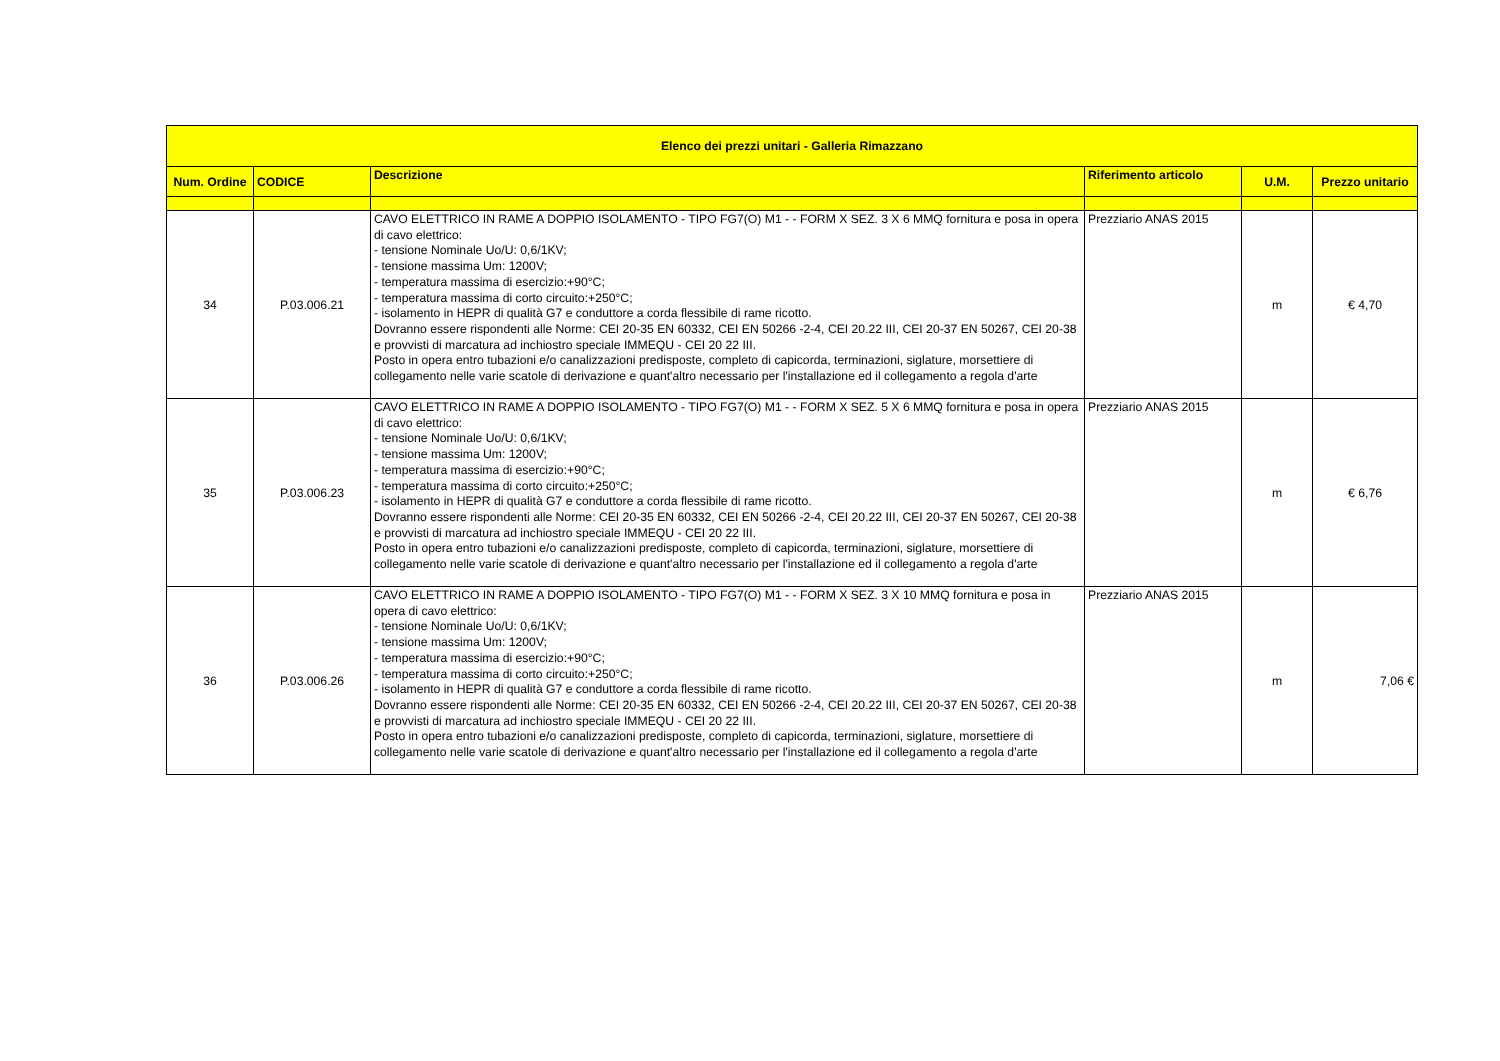| Elenco dei prezzi unitari - Galleria Rimazzano | | | | | |
| --- | --- | --- | --- | --- | --- |
| Num. Ordine | CODICE | Descrizione | Riferimento articolo | U.M. | Prezzo unitario |
| 34 | P.03.006.21 | CAVO ELETTRICO IN RAME A DOPPIO ISOLAMENTO - TIPO FG7(O) M1 - - FORM X SEZ. 3 X 6 MMQ fornitura e posa in opera di cavo elettrico: - tensione Nominale Uo/U: 0,6/1KV; - tensione massima Um: 1200V; - temperatura massima di esercizio:+90°C; - temperatura massima di corto circuito:+250°C; - isolamento in HEPR di qualità G7 e conduttore a corda flessibile di rame ricotto. Dovranno essere rispondenti alle Norme: CEI 20-35 EN 60332, CEI EN 50266 -2-4, CEI 20.22 III, CEI 20-37 EN 50267, CEI 20-38 e provvisti di marcatura ad inchiostro speciale IMMEQU - CEI 20 22 III. Posto in opera entro tubazioni e/o canalizzazioni predisposte, completo di capicorda, terminazioni, siglature, morsettiere di collegamento nelle varie scatole di derivazione e quant'altro necessario per l'installazione ed il collegamento a regola d'arte | Prezziario ANAS 2015 | m | € 4,70 |
| 35 | P.03.006.23 | CAVO ELETTRICO IN RAME A DOPPIO ISOLAMENTO - TIPO FG7(O) M1 - - FORM X SEZ. 5 X 6 MMQ fornitura e posa in opera di cavo elettrico: - tensione Nominale Uo/U: 0,6/1KV; - tensione massima Um: 1200V; - temperatura massima di esercizio:+90°C; - temperatura massima di corto circuito:+250°C; - isolamento in HEPR di qualità G7 e conduttore a corda flessibile di rame ricotto. Dovranno essere rispondenti alle Norme: CEI 20-35 EN 60332, CEI EN 50266 -2-4, CEI 20.22 III, CEI 20-37 EN 50267, CEI 20-38 e provvisti di marcatura ad inchiostro speciale IMMEQU - CEI 20 22 III. Posto in opera entro tubazioni e/o canalizzazioni predisposte, completo di capicorda, terminazioni, siglature, morsettiere di collegamento nelle varie scatole di derivazione e quant'altro necessario per l'installazione ed il collegamento a regola d'arte | Prezziario ANAS 2015 | m | € 6,76 |
| 36 | P.03.006.26 | CAVO ELETTRICO IN RAME A DOPPIO ISOLAMENTO - TIPO FG7(O) M1 - - FORM X SEZ. 3 X 10 MMQ fornitura e posa in opera di cavo elettrico: - tensione Nominale Uo/U: 0,6/1KV; - tensione massima Um: 1200V; - temperatura massima di esercizio:+90°C; - temperatura massima di corto circuito:+250°C; - isolamento in HEPR di qualità G7 e conduttore a corda flessibile di rame ricotto. Dovranno essere rispondenti alle Norme: CEI 20-35 EN 60332, CEI EN 50266 -2-4, CEI 20.22 III, CEI 20-37 EN 50267, CEI 20-38 e provvisti di marcatura ad inchiostro speciale IMMEQU - CEI 20 22 III. Posto in opera entro tubazioni e/o canalizzazioni predisposte, completo di capicorda, terminazioni, siglature, morsettiere di collegamento nelle varie scatole di derivazione e quant'altro necessario per l'installazione ed il collegamento a regola d'arte | Prezziario ANAS 2015 | m | 7,06 € |